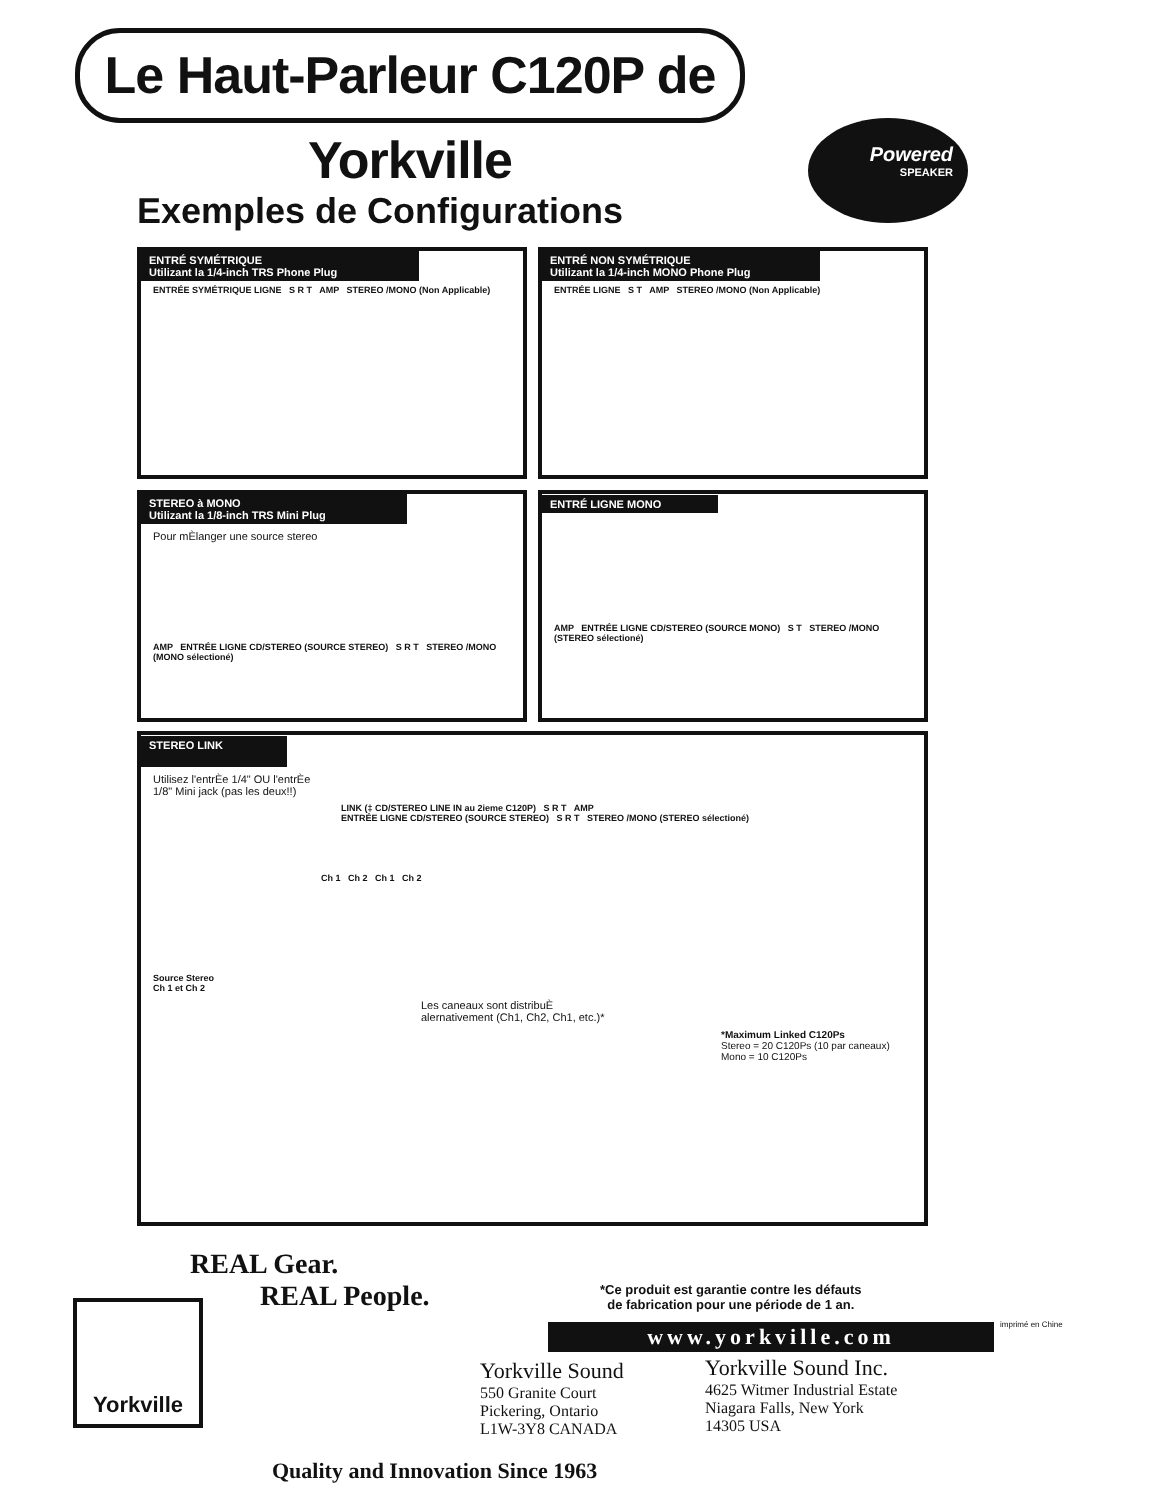Le Haut-Parleur C120P de Yorkville
Powered
SPEAKER
Exemples de Configurations
ENTRÉ SYMÉTRIQUE
Utilizant la 1/4-inch TRS Phone Plug
ENTRÉE SYMÉTRIQUE LIGNE S R T AMP STEREO /MONO (Non Applicable)
ENTRÉ NON SYMÉTRIQUE
Utilizant la 1/4-inch MONO Phone Plug
ENTRÉE LIGNE S T AMP STEREO /MONO (Non Applicable)
STEREO à MONO
Utilizant la 1/8-inch TRS Mini Plug
Pour mÈlanger une source stereo
AMP ENTRÉE LIGNE CD/STEREO (SOURCE STEREO) S R T STEREO /MONO (MONO sélectioné)
ENTRÉ LIGNE MONO
AMP ENTRÉE LIGNE CD/STEREO (SOURCE MONO) S T STEREO /MONO (STEREO sélectioné)
STEREO LINK
Utilisez l'entrÈe 1/4" OU l'entrÈe
1/8" Mini jack (pas les deux!!)
LINK (‡ CD/STEREO LINE IN au 2ieme C120P) S R T AMP
ENTRÉE LIGNE CD/STEREO (SOURCE STEREO) S R T STEREO /MONO (STEREO sélectioné)
Ch 1 Ch 2 Ch 1 Ch 2
Source Stereo
Ch 1 et Ch 2
Les caneaux sont distribuÈ
alernativement (Ch1, Ch2, Ch1, etc.)*
*Maximum Linked C120Ps
Stereo = 20 C120Ps (10 par caneaux)
Mono = 10 C120Ps
REAL Gear.
REAL People.
Yorkville
*Ce produit est garantie contre les défauts
de fabrication pour une période de 1 an.
www.yorkville.com imprimé en Chine
Yorkville Sound
550 Granite Court
Pickering, Ontario
L1W-3Y8 CANADA
Yorkville Sound Inc.
4625 Witmer Industrial Estate
Niagara Falls, New York
14305 USA
Quality and Innovation Since 1963